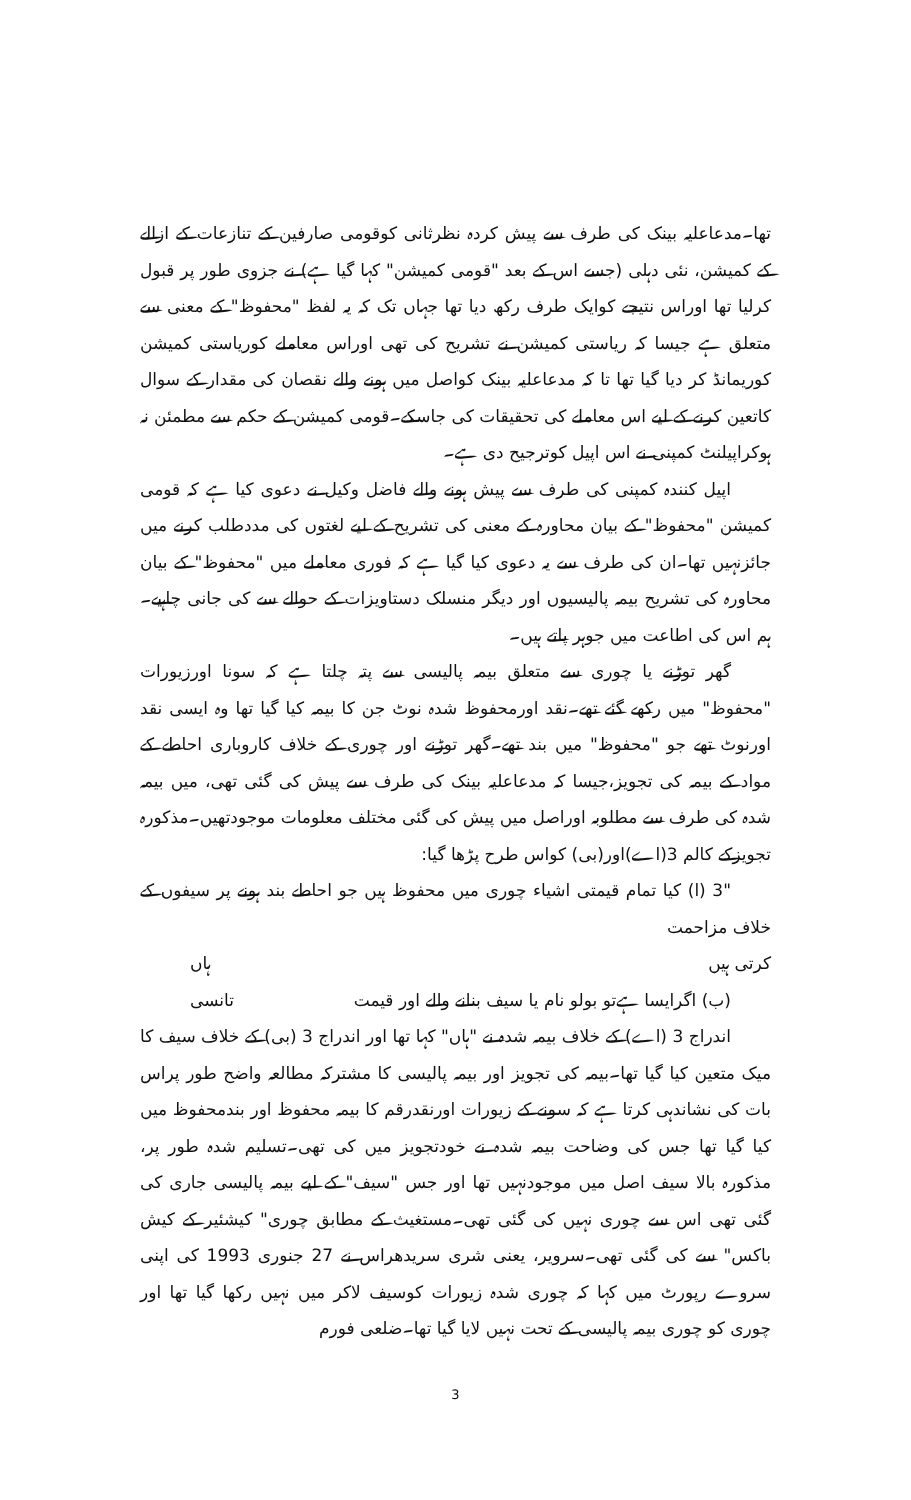تھا۔مدعاعلیہ بینک کی طرف سے پیش کردہ نظرثانی کوقومی صارفین کے تنازعات کے ازالے کے کمیشن، نئی دہلی (جسے اس کے بعد "قومی کمیشن" کہا گیا ہے) نے جزوی طور پر قبول کرلیا تھا اوراس نتیجے کوایک طرف رکھ دیا تھا جہاں تک کہ یہ لفظ "محفوظ" کے معنی سے متعلق ہے جیسا کہ ریاستی کمیشن نے تشریح کی تھی اوراس معاملے کوریاستی کمیشن کوریمانڈ کر دیا گیا تھا تا کہ مدعاعلیہ بینک کواصل میں ہونے والے نقصان کی مقدار کے سوال کاتعین کرنے کے لیے اس معاملے کی تحقیقات کی جاسکے۔قومی کمیشن کے حکم سے مطمئن نہ ہوکراپیلنٹ کمپنی نے اس اپیل کوترجیح دی ہے۔
اپیل کنندہ کمپنی کی طرف سے پیش ہونے والے فاضل وکیل نے دعوی کیا ہے کہ قومی کمیشن "محفوظ" کے بیان محاورہ کے معنی کی تشریح کے لیے لغتوں کی مددطلب کرنے میں جائزنہیں تھا۔ان کی طرف سے یہ دعوی کیا گیا ہے کہ فوری معاملے میں "محفوظ" کے بیان محاورہ کی تشریح بیمہ پالیسیوں اور دیگر منسلک دستاویزات کے حوالے سے کی جانی چاہیے۔ہم اس کی اطاعت میں جوہر پاتے ہیں۔
گھر توڑنے یا چوری سے متعلق بیمہ پالیسی سے پتہ چلتا ہے کہ سونا اورزیورات "محفوظ" میں رکھے گئے تھے۔نقد اورمحفوظ شدہ نوٹ جن کا بیمہ کیا گیا تھا وہ ایسی نقد اورنوٹ تھے جو "محفوظ" میں بند تھے۔گھر توڑنے اور چوری کے خلاف کاروباری احاطے کے مواد کے بیمہ کی تجویز،جیسا کہ مدعاعلیہ بینک کی طرف سے پیش کی گئی تھی، میں بیمہ شدہ کی طرف سے مطلوبہ اوراصل میں پیش کی گئی مختلف معلومات موجودتھیں۔مذکورہ تجویزکے کالم 3(اے)اور(بی) کواس طرح پڑھا گیا:
"3 (ا) کیا تمام قیمتی اشیاء چوری میں محفوظ ہیں جو احاطے بند ہونے پر سیفوں کے خلاف مزاحمت
کرتی ہیں ہاں
(ب) اگرایسا ہےتو بولو نام یا سیف بنانے والے اور قیمت تانسی
اندراج 3 (اے) کے خلاف بیمہ شدہ نے "ہاں" کہا تھا اور اندراج 3 (بی) کے خلاف سیف کا میک متعین کیا گیا تھا۔بیمہ کی تجویز اور بیمہ پالیسی کا مشترکہ مطالعہ واضح طور پراس بات کی نشاندہی کرتا ہے کہ سونے کے زیورات اورنقدرقم کا بیمہ محفوظ اور بندمحفوظ میں کیا گیا تھا جس کی وضاحت بیمہ شدہ نے خودتجویز میں کی تھی۔تسلیم شدہ طور پر، مذکورہ بالا سیف اصل میں موجودنہیں تھا اور جس "سیف" کے لیے بیمہ پالیسی جاری کی گئی تھی اس سے چوری نہیں کی گئی تھی۔مستغیث کے مطابق چوری" کیشئیر کے کیش باکس" سے کی گئی تھی۔سرویر، یعنی شری سریدھراس نے 27 جنوری 1993 کی اپنی سروے رپورٹ میں کہا کہ چوری شدہ زیورات کوسیف لاکر میں نہیں رکھا گیا تھا اور چوری کو چوری بیمہ پالیسی کے تحت نہیں لایا گیا تھا۔ضلعی فورم
3